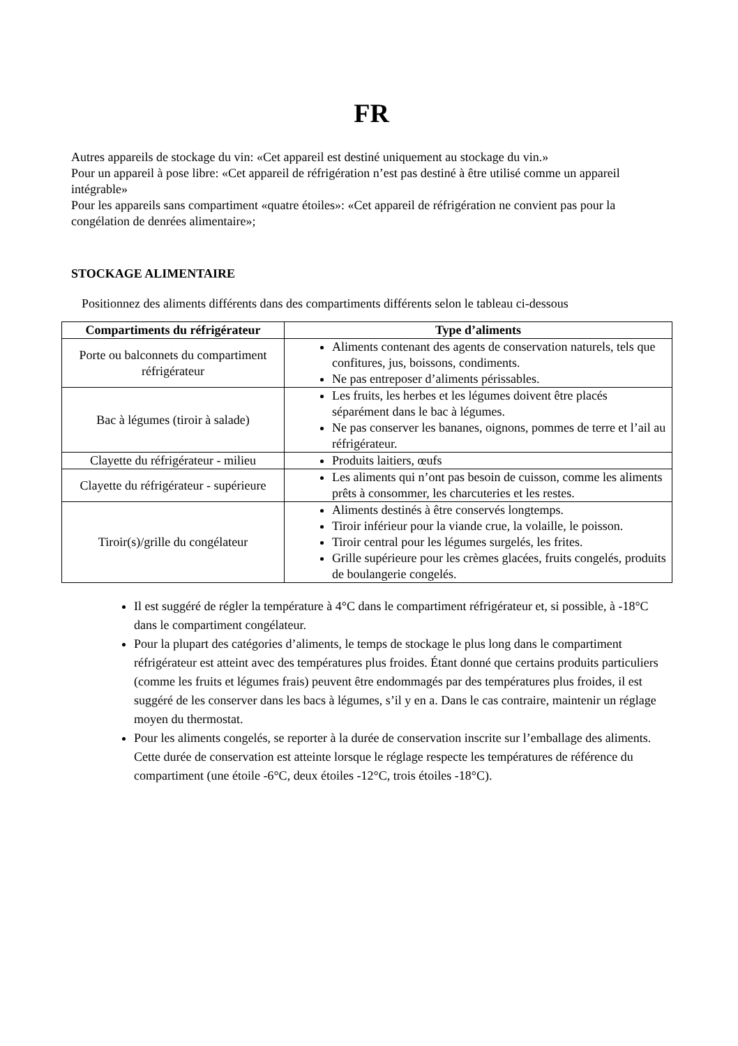FR
Autres appareils de stockage du vin: «Cet appareil est destiné uniquement au stockage du vin.»
Pour un appareil à pose libre: «Cet appareil de réfrigération n’est pas destiné à être utilisé comme un appareil intégrable»
Pour les appareils sans compartiment «quatre étoiles»: «Cet appareil de réfrigération ne convient pas pour la congélation de denrées alimentaire»;
STOCKAGE ALIMENTAIRE
Positionnez des aliments différents dans des compartiments différents selon le tableau ci-dessous
| Compartiments du réfrigérateur | Type d’aliments |
| --- | --- |
| Porte ou balconnets du compartiment réfrigérateur | Aliments contenant des agents de conservation naturels, tels que confitures, jus, boissons, condiments. Ne pas entreposer d’aliments périssables. |
| Bac à légumes (tiroir à salade) | Les fruits, les herbes et les légumes doivent être placés séparément dans le bac à légumes. Ne pas conserver les bananes, oignons, pommes de terre et l’ail au réfrigérateur. |
| Clayette du réfrigérateur - milieu | Produits laitiers, œufs |
| Clayette du réfrigérateur - supérieure | Les aliments qui n’ont pas besoin de cuisson, comme les aliments prêts à consommer, les charcuteries et les restes. |
| Tiroir(s)/grille du congélateur | Aliments destinés à être conservés longtemps. Tiroir inférieur pour la viande crue, la volaille, le poisson. Tiroir central pour les légumes surgelés, les frites. Grille supérieure pour les crèmes glacées, fruits congelés, produits de boulangerie congelés. |
Il est suggéré de régler la température à 4°C dans le compartiment réfrigérateur et, si possible, à -18°C dans le compartiment congélateur.
Pour la plupart des catégories d’aliments, le temps de stockage le plus long dans le compartiment réfrigérateur est atteint avec des températures plus froides. Étant donné que certains produits particuliers (comme les fruits et légumes frais) peuvent être endommagés par des températures plus froides, il est suggéré de les conserver dans les bacs à légumes, s’il y en a. Dans le cas contraire, maintenir un réglage moyen du thermostat.
Pour les aliments congelés, se reporter à la durée de conservation inscrite sur l’emballage des aliments. Cette durée de conservation est atteinte lorsque le réglage respecte les températures de référence du compartiment (une étoile -6°C, deux étoiles -12°C, trois étoiles -18°C).